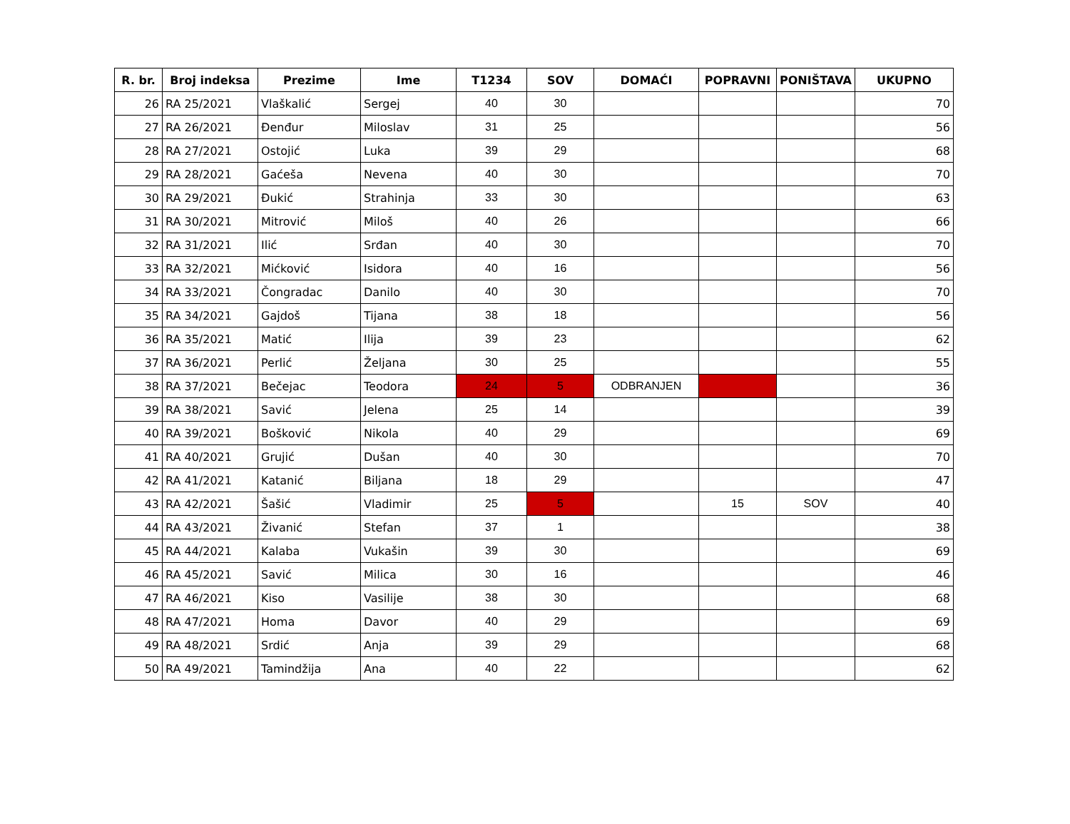| R. br. | Broj indeksa | Prezime | Ime | T1234 | SOV | DOMAĆI | POPRAVNI | PONIŠTAVA | UKUPNO |
| --- | --- | --- | --- | --- | --- | --- | --- | --- | --- |
| 26 | RA 25/2021 | Vlaškalić | Sergej | 40 | 30 | | | | 70 |
| 27 | RA 26/2021 | Đenđur | Miloslav | 31 | 25 | | | | 56 |
| 28 | RA 27/2021 | Ostojić | Luka | 39 | 29 | | | | 68 |
| 29 | RA 28/2021 | Gaćeša | Nevena | 40 | 30 | | | | 70 |
| 30 | RA 29/2021 | Đukić | Strahinja | 33 | 30 | | | | 63 |
| 31 | RA 30/2021 | Mitrović | Miloš | 40 | 26 | | | | 66 |
| 32 | RA 31/2021 | Ilić | Srđan | 40 | 30 | | | | 70 |
| 33 | RA 32/2021 | Mićković | Isidora | 40 | 16 | | | | 56 |
| 34 | RA 33/2021 | Čongradac | Danilo | 40 | 30 | | | | 70 |
| 35 | RA 34/2021 | Gajdoš | Tijana | 38 | 18 | | | | 56 |
| 36 | RA 35/2021 | Matić | Ilija | 39 | 23 | | | | 62 |
| 37 | RA 36/2021 | Perlić | Željana | 30 | 25 | | | | 55 |
| 38 | RA 37/2021 | Bečejac | Teodora | 24 | 5 | ODBRANJEN | | | 36 |
| 39 | RA 38/2021 | Savić | Jelena | 25 | 14 | | | | 39 |
| 40 | RA 39/2021 | Bošković | Nikola | 40 | 29 | | | | 69 |
| 41 | RA 40/2021 | Grujić | Dušan | 40 | 30 | | | | 70 |
| 42 | RA 41/2021 | Katanić | Biljana | 18 | 29 | | | | 47 |
| 43 | RA 42/2021 | Šašić | Vladimir | 25 | 5 | | 15 | SOV | 40 |
| 44 | RA 43/2021 | Živanić | Stefan | 37 | 1 | | | | 38 |
| 45 | RA 44/2021 | Kalaba | Vukašin | 39 | 30 | | | | 69 |
| 46 | RA 45/2021 | Savić | Milica | 30 | 16 | | | | 46 |
| 47 | RA 46/2021 | Kiso | Vasilije | 38 | 30 | | | | 68 |
| 48 | RA 47/2021 | Homa | Davor | 40 | 29 | | | | 69 |
| 49 | RA 48/2021 | Srdić | Anja | 39 | 29 | | | | 68 |
| 50 | RA 49/2021 | Tamindžija | Ana | 40 | 22 | | | | 62 |